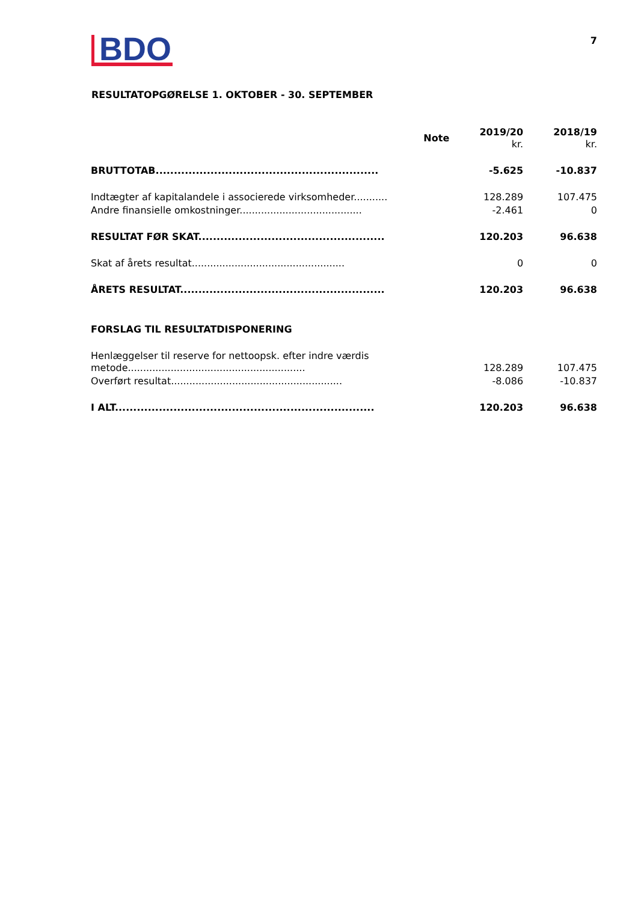BDO
7
RESULTATOPGØRELSE 1. OKTOBER - 30. SEPTEMBER
| | Note | 2019/20 kr. | 2018/19 kr. |
| --- | --- | --- | --- |
| BRUTTOTAB............................................................. | | -5.625 | -10.837 |
| Indtægter af kapitalandele i associerede virksomheder........... | | 128.289 | 107.475 |
| Andre finansielle omkostninger........................................ | | -2.461 | 0 |
| RESULTAT FØR SKAT................................................... | | 120.203 | 96.638 |
| Skat af årets resultat.................................................. | | 0 | 0 |
| ÅRETS RESULTAT........................................................ | | 120.203 | 96.638 |
| FORSLAG TIL RESULTATDISPONERING | | | |
| Henlæggelser til reserve for nettoopsk. efter indre værdis metode.......................................................... | | 128.289 | 107.475 |
| Overført resultat........................................................ | | -8.086 | -10.837 |
| I ALT....................................................................... | | 120.203 | 96.638 |